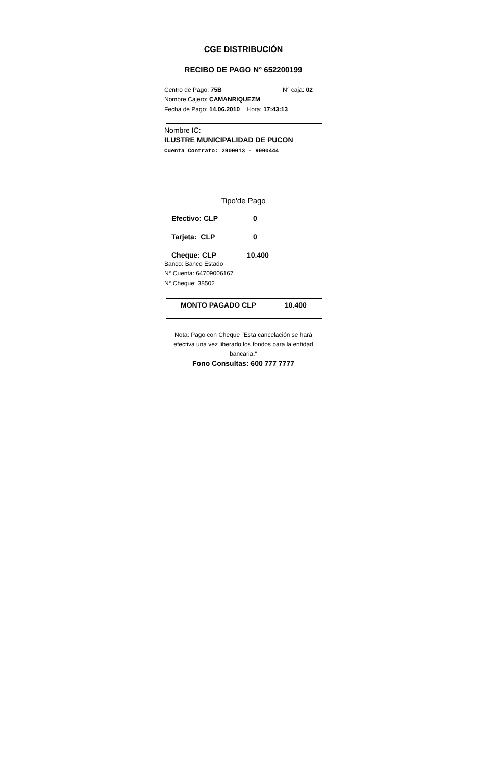CGE DISTRIBUCIÓN
RECIBO DE PAGO N° 652200199
Centro de Pago: 75B N° caja: 02
Nombre Cajero: CAMANRIQUEZM
Fecha de Pago: 14.06.2010 Hora: 17:43:13
Nombre IC:
ILUSTRE MUNICIPALIDAD DE PUCON
Cuenta Contrato: 2900013 - 9000444
Tipo'de Pago
Efectivo: CLP 0
Tarjeta: CLP 0
Cheque: CLP 10.400
Banco: Banco Estado
N° Cuenta: 64709006167
N° Cheque: 38502
MONTO PAGADO CLP 10.400
Nota: Pago con Cheque "Esta cancelación se hará efectiva una vez liberado los fondos para la entidad bancaria."
Fono Consultas: 600 777 7777